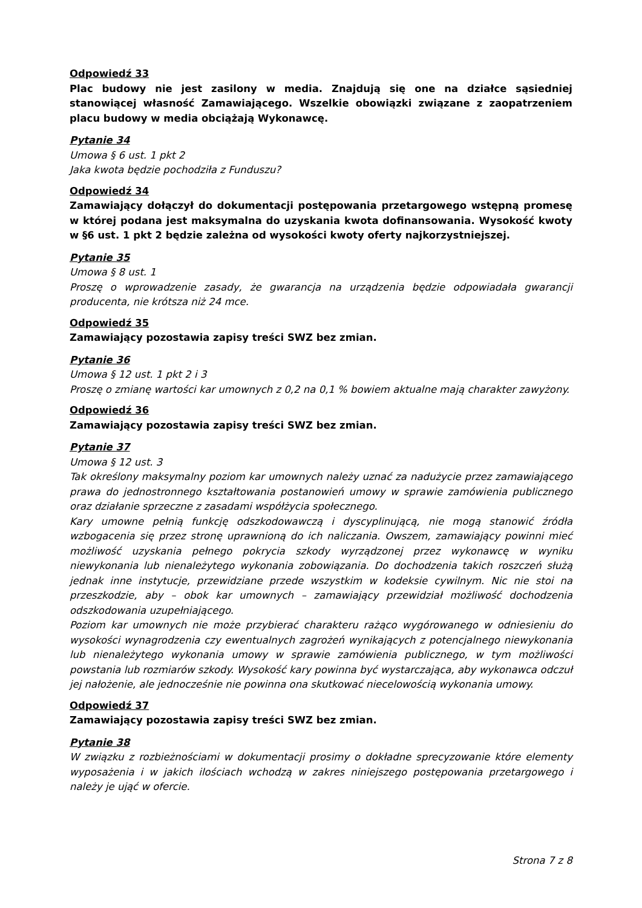Odpowiedź 33
Plac budowy nie jest zasilony w media. Znajdują się one na działce sąsiedniej stanowiącej własność Zamawiającego. Wszelkie obowiązki związane z zaopatrzeniem placu budowy w media obciążają Wykonawcę.
Pytanie 34
Umowa § 6 ust. 1 pkt 2
Jaka kwota będzie pochodziła z Funduszu?
Odpowiedź 34
Zamawiający dołączył do dokumentacji postępowania przetargowego wstępną promesę w której podana jest maksymalna do uzyskania kwota dofinansowania. Wysokość kwoty w §6 ust. 1 pkt 2 będzie zależna od wysokości kwoty oferty najkorzystniejszej.
Pytanie 35
Umowa § 8 ust. 1
Proszę o wprowadzenie zasady, że gwarancja na urządzenia będzie odpowiadała gwarancji producenta, nie krótsza niż 24 mce.
Odpowiedź 35
Zamawiający pozostawia zapisy treści SWZ bez zmian.
Pytanie 36
Umowa § 12 ust. 1 pkt 2 i 3
Proszę o zmianę wartości kar umownych z 0,2 na 0,1 % bowiem aktualne mają charakter zawyżony.
Odpowiedź 36
Zamawiający pozostawia zapisy treści SWZ bez zmian.
Pytanie 37
Umowa § 12 ust. 3
Tak określony maksymalny poziom kar umownych należy uznać za nadużycie przez zamawiającego prawa do jednostronnego kształtowania postanowień umowy w sprawie zamówienia publicznego oraz działanie sprzeczne z zasadami współżycia społecznego.
Kary umowne pełnią funkcję odszkodowawczą i dyscyplinującą, nie mogą stanowić źródła wzbogacenia się przez stronę uprawnioną do ich naliczania. Owszem, zamawiający powinni mieć możliwość uzyskania pełnego pokrycia szkody wyrządzonej przez wykonawcę w wyniku niewykonania lub nienależytego wykonania zobowiązania. Do dochodzenia takich roszczeń służą jednak inne instytucje, przewidziane przede wszystkim w kodeksie cywilnym. Nic nie stoi na przeszkodzie, aby – obok kar umownych – zamawiający przewidział możliwość dochodzenia odszkodowania uzupełniającego.
Poziom kar umownych nie może przybierać charakteru rażąco wygórowanego w odniesieniu do wysokości wynagrodzenia czy ewentualnych zagrożeń wynikających z potencjalnego niewykonania lub nienależytego wykonania umowy w sprawie zamówienia publicznego, w tym możliwości powstania lub rozmiarów szkody. Wysokość kary powinna być wystarczająca, aby wykonawca odczuł jej nałożenie, ale jednocześnie nie powinna ona skutkować niecelowością wykonania umowy.
Odpowiedź 37
Zamawiający pozostawia zapisy treści SWZ bez zmian.
Pytanie 38
W związku z rozbieżnościami w dokumentacji prosimy o dokładne sprecyzowanie które elementy wyposażenia i w jakich ilościach wchodzą w zakres niniejszego postępowania przetargowego i należy je ująć w ofercie.
Strona 7 z 8